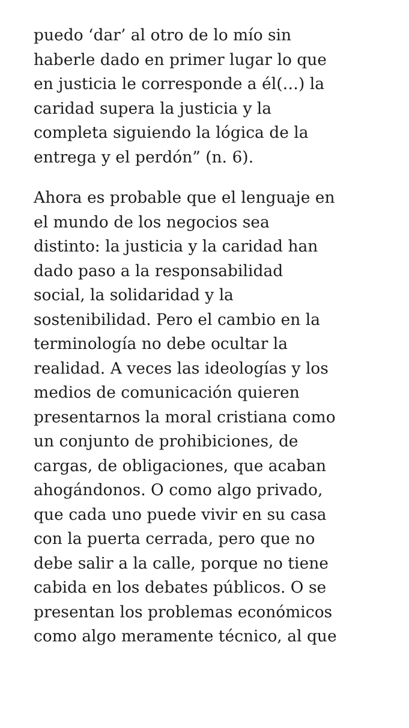puedo ‘dar’ al otro de lo mío sin
haberle dado en primer lugar lo que
en justicia le corresponde a él(…) la
caridad supera la justicia y la
completa siguiendo la lógica de la
entrega y el perdón” (n. 6).
Ahora es probable que el lenguaje en
el mundo de los negocios sea
distinto: la justicia y la caridad han
dado paso a la responsabilidad
social, la solidaridad y la
sostenibilidad. Pero el cambio en la
terminología no debe ocultar la
realidad. A veces las ideologías y los
medios de comunicación quieren
presentarnos la moral cristiana como
un conjunto de prohibiciones, de
cargas, de obligaciones, que acaban
ahogándonos. O como algo privado,
que cada uno puede vivir en su casa
con la puerta cerrada, pero que no
debe salir a la calle, porque no tiene
cabida en los debates públicos. O se
presentan los problemas económicos
como algo meramente técnico, al que